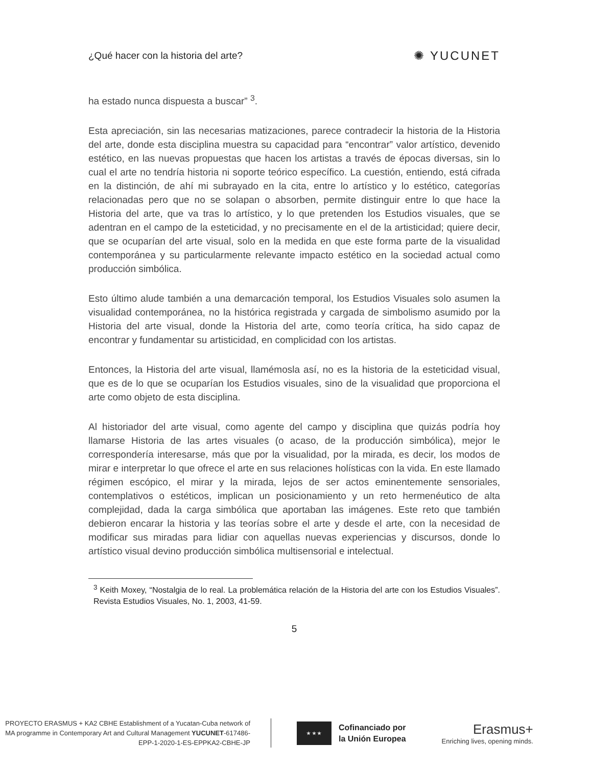¿Qué hacer con la historia del arte?
✺ YUCUNET
ha estado nunca dispuesta a buscar” <sup>3</sup>.
Esta apreciación, sin las necesarias matizaciones, parece contradecir la historia de la Historia del arte, donde esta disciplina muestra su capacidad para “encontrar” valor artístico, devenido estético, en las nuevas propuestas que hacen los artistas a través de épocas diversas, sin lo cual el arte no tendría historia ni soporte teórico específico. La cuestión, entiendo, está cifrada en la distinción, de ahí mi subrayado en la cita, entre lo artístico y lo estético, categorías relacionadas pero que no se solapan o absorben, permite distinguir entre lo que hace la Historia del arte, que va tras lo artístico, y lo que pretenden los Estudios visuales, que se adentran en el campo de la esteticidad, y no precisamente en el de la artisticidad; quiere decir, que se ocuparían del arte visual, solo en la medida en que este forma parte de la visualidad contemporánea y su particularmente relevante impacto estético en la sociedad actual como producción simbólica.
Esto último alude también a una demarcación temporal, los Estudios Visuales solo asumen la visualidad contemporánea, no la histórica registrada y cargada de simbolismo asumido por la Historia del arte visual, donde la Historia del arte, como teoría crítica, ha sido capaz de encontrar y fundamentar su artisticidad, en complicidad con los artistas.
Entonces, la Historia del arte visual, llamémosla así, no es la historia de la esteticidad visual, que es de lo que se ocuparían los Estudios visuales, sino de la visualidad que proporciona el arte como objeto de esta disciplina.
Al historiador del arte visual, como agente del campo y disciplina que quizás podría hoy llamarse Historia de las artes visuales (o acaso, de la producción simbólica), mejor le correspondería interesarse, más que por la visualidad, por la mirada, es decir, los modos de mirar e interpretar lo que ofrece el arte en sus relaciones holísticas con la vida. En este llamado régimen escópico, el mirar y la mirada, lejos de ser actos eminentemente sensoriales, contemplativos o estéticos, implican un posicionamiento y un reto hermenéutico de alta complejidad, dada la carga simbólica que aportaban las imágenes. Este reto que también debieron encarar la historia y las teorías sobre el arte y desde el arte, con la necesidad de modificar sus miradas para lidiar con aquellas nuevas experiencias y discursos, donde lo artístico visual devino producción simbólica multisensorial e intelectual.
<sup>3</sup> Keith Moxey, “Nostalgia de lo real. La problemática relación de la Historia del arte con los Estudios Visuales”. Revista Estudios Visuales, No. 1, 2003, 41-59.
5
PROYECTO ERASMUS + KA2 CBHE Establishment of a Yucatan-Cuba network of MA programme in Contemporary Art and Cultural Management YUCUNET-617486-EPP-1-2020-1-ES-EPPKA2-CBHE-JP
★ ★ ★
Cofinanciado por
la Unión Europea
Erasmus+
Enriching lives, opening minds.